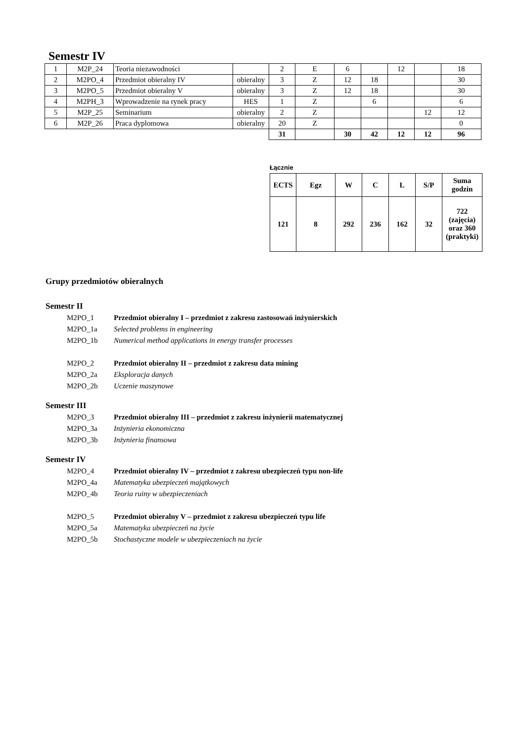Semestr IV
| 1 | M2P_24 | Teoria niezawodności | | 2 | E | 6 | | 12 | | 18 |
| 2 | M2PO_4 | Przedmiot obieralny IV | obieralny | 3 | Z | 12 | 18 | | | 30 |
| 3 | M2PO_5 | Przedmiot obieralny V | obieralny | 3 | Z | 12 | 18 | | | 30 |
| 4 | M2PH_3 | Wprowadzenie na rynek pracy | HES | 1 | Z | | 6 | | | 6 |
| 5 | M2P_25 | Seminarium | obieralny | 2 | Z | | | | 12 | 12 |
| 6 | M2P_26 | Praca dyplomowa | obieralny | 20 | Z | | | | | 0 |
| | | | | 31 | | 30 | 42 | 12 | 12 | 96 |
Łącznie
| ECTS | Egz | W | C | L | S/P | Suma godzin |
| --- | --- | --- | --- | --- | --- | --- |
| 121 | 8 | 292 | 236 | 162 | 32 | 722 (zajęcia) oraz 360 (praktyki) |
Grupy przedmiotów obieralnych
Semestr II
M2PO_1 Przedmiot obieralny I – przedmiot z zakresu zastosowań inżynierskich
M2PO_1a Selected problems in engineering
M2PO_1b Numerical method applications in energy transfer processes
M2PO_2 Przedmiot obieralny II – przedmiot z zakresu data mining
M2PO_2a Eksploracja danych
M2PO_2b Uczenie maszynowe
Semestr III
M2PO_3 Przedmiot obieralny III – przedmiot z zakresu inżynierii matematycznej
M2PO_3a Inżynieria ekonomiczna
M2PO_3b Inżynieria finansowa
Semestr IV
M2PO_4 Przedmiot obieralny IV – przedmiot z zakresu ubezpieczeń typu non-life
M2PO_4a Matematyka ubezpieczeń majątkowych
M2PO_4b Teoria ruiny w ubezpieczeniach
M2PO_5 Przedmiot obieralny V – przedmiot z zakresu ubezpieczeń typu life
M2PO_5a Matematyka ubezpieczeń na życie
M2PO_5b Stochastyczne modele w ubezpieczeniach na życie